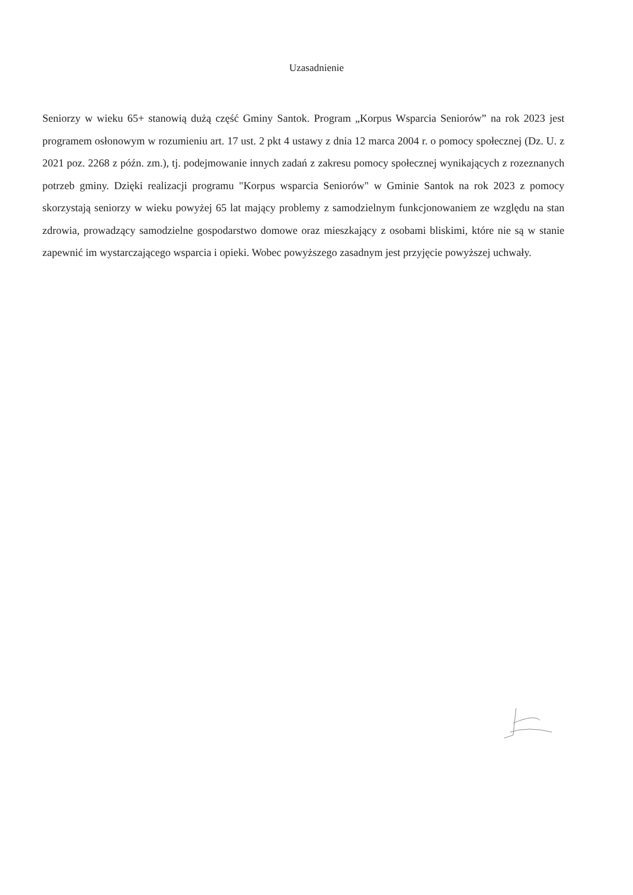Uzasadnienie
Seniorzy w wieku 65+ stanowią dużą część Gminy Santok. Program „Korpus Wsparcia Seniorów” na rok 2023 jest programem osłonowym w rozumieniu art. 17 ust. 2 pkt 4 ustawy z dnia 12 marca 2004 r. o pomocy społecznej (Dz. U. z 2021 poz. 2268 z późn. zm.), tj. podejmowanie innych zadań z zakresu pomocy społecznej wynikających z rozeznanych potrzeb gminy. Dzięki realizacji programu "Korpus wsparcia Seniorów" w Gminie Santok na rok 2023 z pomocy skorzystają seniorzy w wieku powyżej 65 lat mający problemy z samodzielnym funkcjonowaniem ze względu na stan zdrowia, prowadzący samodzielne gospodarstwo domowe oraz mieszkający z osobami bliskimi, które nie są w stanie zapewnić im wystarczającego wsparcia i opieki. Wobec powyższego zasadnym jest przyjęcie powyższej uchwały.